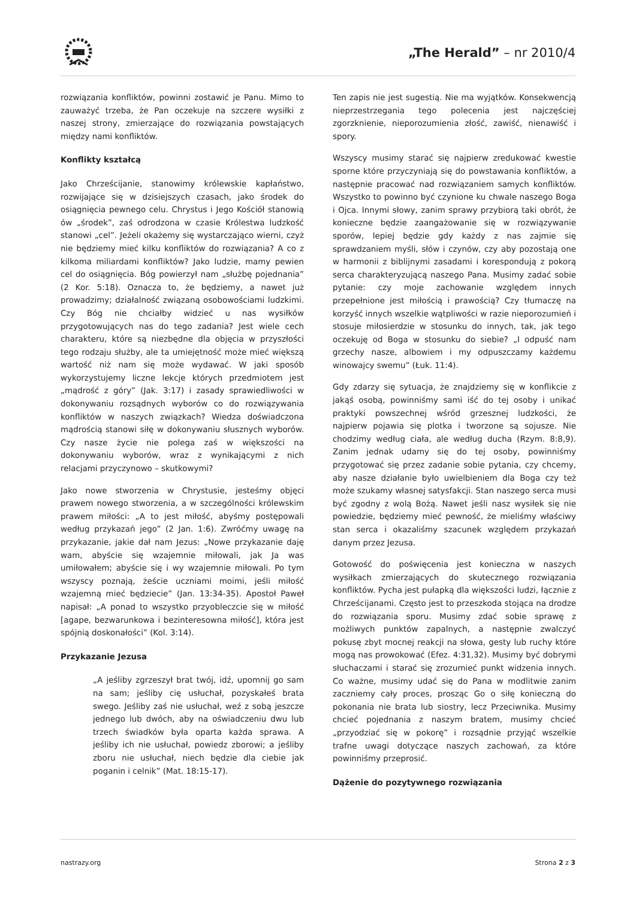„The Herald” – nr 2010/4
rozwiązania konfliktów, powinni zostawić je Panu. Mimo to zauważyć trzeba, że Pan oczekuje na szczere wysiłki z naszej strony, zmierzające do rozwiązania powstających między nami konfliktów.
Konflikty kształcą
Jako Chrześcijanie, stanowimy królewskie kapłaństwo, rozwijające się w dzisiejszych czasach, jako środek do osiągnięcia pewnego celu. Chrystus i Jego Kościół stanowią ów „środek”, zaś odrodzona w czasie Królestwa ludzkość stanowi „cel”. Jeżeli okażemy się wystarczająco wierni, czyż nie będziemy mieć kilku konfliktów do rozwiązania? A co z kilkoma miliardami konfliktów? Jako ludzie, mamy pewien cel do osiągnięcia. Bóg powierzył nam „służbę pojednania” (2 Kor. 5:18). Oznacza to, że będziemy, a nawet już prowadzimy; działalność związaną osobowościami ludzkimi. Czy Bóg nie chciałby widzieć u nas wysiłków przygotowujących nas do tego zadania? Jest wiele cech charakteru, które są niezbędne dla objęcia w przyszłości tego rodzaju służby, ale ta umiejętność może mieć większą wartość niż nam się może wydawać. W jaki sposób wykorzystujemy liczne lekcje których przedmiotem jest „mądrość z góry” (Jak. 3:17) i zasady sprawiedliwości w dokonywaniu rozsądnych wyborów co do rozwiązywania konfliktów w naszych związkach? Wiedza doświadczona mądrością stanowi siłę w dokonywaniu słusznych wyborów. Czy nasze życie nie polega zaś w większości na dokonywaniu wyborów, wraz z wynikającymi z nich relacjami przyczynowo – skutkowymi?
Jako nowe stworzenia w Chrystusie, jesteśmy objęci prawem nowego stworzenia, a w szczególności królewskim prawem miłości: „A to jest miłość, abyśmy postępowali według przykazań jego” (2 Jan. 1:6). Zwróćmy uwagę na przykazanie, jakie dał nam Jezus: „Nowe przykazanie daję wam, abyście się wzajemnie miłowali, jak Ja was umiłowałem; abyście się i wy wzajemnie miłowali. Po tym wszyscy poznają, żeście uczniami moimi, jeśli miłość wzajemną mieć będziecie” (Jan. 13:34-35). Apostoł Paweł napisał: „A ponad to wszystko przyoblecz­cie się w miłość [agape, bezwarunkowa i bezinteresowna miłość], która jest spójnią doskonałości” (Kol. 3:14).
Przykazanie Jezusa
„A jeśliby zgrzeszył brat twój, idź, upomnij go sam na sam; jeśliby cię usłuchał, pozyskałeś brata swego. Jeśliby zaś nie usłuchał, weź z sobą jeszcze jednego lub dwóch, aby na oświadczeniu dwu lub trzech świadków była oparta każda sprawa. A jeśliby ich nie usłuchał, powiedz zborowi; a jeśliby zboru nie usłuchał, niech będzie dla ciebie jak poganin i celnik” (Mat. 18:15-17).
Ten zapis nie jest sugestią. Nie ma wyjątków. Konsekwencją nieprzestrzegania tego polecenia jest najczęściej zgorzknienie, nieporozumienia złość, zawiść, nienawiść i spory.
Wszyscy musimy starać się najpierw zredukować kwestie sporne które przyczyniają się do powstawania konfliktów, a następnie pracować nad rozwiązaniem samych konfliktów. Wszystko to powinno być czynione ku chwale naszego Boga i Ojca. Innymi słowy, zanim sprawy przybiorą taki obrót, że konieczne będzie zaangażowanie się w rozwiązywanie sporów, lepiej będzie gdy każdy z nas zajmie się sprawdzaniem myśli, słów i czynów, czy aby pozostają one w harmonii z biblijnymi zasadami i korespondują z pokorą serca charakteryzującą naszego Pana. Musimy zadać sobie pytanie: czy moje zachowanie względem innych przepełnione jest miłością i prawością? Czy tłumaczę na korzyść innych wszelkie wątpliwości w razie nieporozumień i stosuje miłosierdzie w stosunku do innych, tak, jak tego oczekuję od Boga w stosunku do siebie? „I odpuść nam grzechy nasze, albowiem i my odpuszczamy każdemu winowajcy swemu” (Łuk. 11:4).
Gdy zdarzy się sytuacja, że znajdziemy się w konflikcie z jakąś osobą, powinniśmy sami iść do tej osoby i unikać praktyki powszechnej wśród grzesznej ludzkości, że najpierw pojawia się plotka i tworzone są sojusze. Nie chodzimy według ciała, ale według ducha (Rzym. 8:8,9). Zanim jednak udamy się do tej osoby, powinniśmy przygotować się przez zadanie sobie pytania, czy chcemy, aby nasze działanie było uwielbieniem dla Boga czy też może szukamy własnej satysfakcji. Stan naszego serca musi być zgodny z wolą Bożą. Nawet jeśli nasz wysiłek się nie powiedzie, będziemy mieć pewność, że mieliśmy właściwy stan serca i okazaliśmy szacunek względem przykazań danym przez Jezusa.
Gotowość do poświęcenia jest konieczna w naszych wysiłkach zmierzających do skutecznego rozwiązania konfliktów. Pycha jest pułapką dla większości ludzi, łącznie z Chrześcijanami. Często jest to przeszkoda stojąca na drodze do rozwiązania sporu. Musimy zdać sobie sprawę z możliwych punktów zapalnych, a następnie zwalczyć pokusę zbyt mocnej reakcji na słowa, gesty lub ruchy które mogą nas prowokować (Efez. 4:31,32). Musimy być dobrymi słuchaczami i starać się zrozumieć punkt widzenia innych. Co ważne, musimy udać się do Pana w modlitwie zanim zaczniemy cały proces, prosząc Go o siłę konieczną do pokonania nie brata lub siostry, lecz Przeciwnika. Musimy chcieć pojednania z naszym bratem, musimy chcieć „przyodziać się w pokorę” i rozsądnie przyjąć wszelkie trafne uwagi dotyczące naszych zachowań, za które powinniśmy przeprosić.
Dążenie do pozytywnego rozwiązania
nastrazy.org Strona 2 z 3